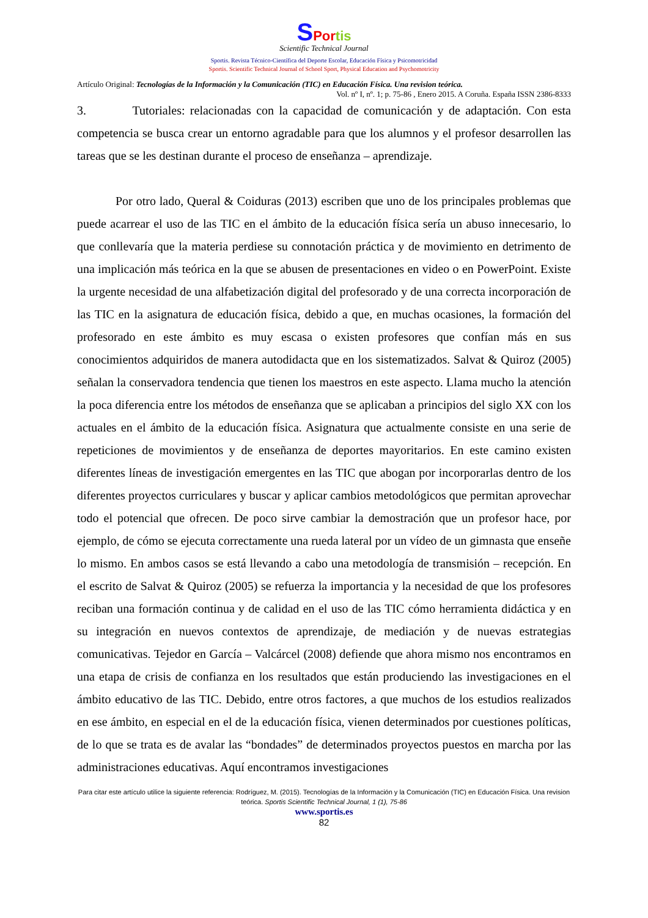SPortis
Scientific Technical Journal
Sportis. Revista Técnico-Científica del Deporte Escolar, Educación Física y Psicomotricidad
Sportis. Scientific Technical Journal of School Sport, Physical Education and Psychomotricity
Artículo Original: Tecnologías de la Información y la Comunicación (TIC) en Educación Física. Una revision teórica.
Vol. nº I, nº. 1; p. 75-86 , Enero 2015. A Coruña. España ISSN 2386-8333
3. Tutoriales: relacionadas con la capacidad de comunicación y de adaptación. Con esta competencia se busca crear un entorno agradable para que los alumnos y el profesor desarrollen las tareas que se les destinan durante el proceso de enseñanza – aprendizaje.
Por otro lado, Queral & Coiduras (2013) escriben que uno de los principales problemas que puede acarrear el uso de las TIC en el ámbito de la educación física sería un abuso innecesario, lo que conllevaría que la materia perdiese su connotación práctica y de movimiento en detrimento de una implicación más teórica en la que se abusen de presentaciones en video o en PowerPoint. Existe la urgente necesidad de una alfabetización digital del profesorado y de una correcta incorporación de las TIC en la asignatura de educación física, debido a que, en muchas ocasiones, la formación del profesorado en este ámbito es muy escasa o existen profesores que confían más en sus conocimientos adquiridos de manera autodidacta que en los sistematizados. Salvat & Quiroz (2005) señalan la conservadora tendencia que tienen los maestros en este aspecto. Llama mucho la atención la poca diferencia entre los métodos de enseñanza que se aplicaban a principios del siglo XX con los actuales en el ámbito de la educación física. Asignatura que actualmente consiste en una serie de repeticiones de movimientos y de enseñanza de deportes mayoritarios. En este camino existen diferentes líneas de investigación emergentes en las TIC que abogan por incorporarlas dentro de los diferentes proyectos curriculares y buscar y aplicar cambios metodológicos que permitan aprovechar todo el potencial que ofrecen. De poco sirve cambiar la demostración que un profesor hace, por ejemplo, de cómo se ejecuta correctamente una rueda lateral por un vídeo de un gimnasta que enseñe lo mismo. En ambos casos se está llevando a cabo una metodología de transmisión – recepción. En el escrito de Salvat & Quiroz (2005) se refuerza la importancia y la necesidad de que los profesores reciban una formación continua y de calidad en el uso de las TIC cómo herramienta didáctica y en su integración en nuevos contextos de aprendizaje, de mediación y de nuevas estrategias comunicativas. Tejedor en García – Valcárcel (2008) defiende que ahora mismo nos encontramos en una etapa de crisis de confianza en los resultados que están produciendo las investigaciones en el ámbito educativo de las TIC. Debido, entre otros factores, a que muchos de los estudios realizados en ese ámbito, en especial en el de la educación física, vienen determinados por cuestiones políticas, de lo que se trata es de avalar las “bondades” de determinados proyectos puestos en marcha por las administraciones educativas. Aquí encontramos investigaciones
Para citar este artículo utilice la siguiente referencia: Rodríguez, M. (2015). Tecnologías de la Información y la Comunicación (TIC) en Educación Física. Una revision teórica. Sportis Scientific Technical Journal, 1 (1), 75-86
www.sportis.es
82